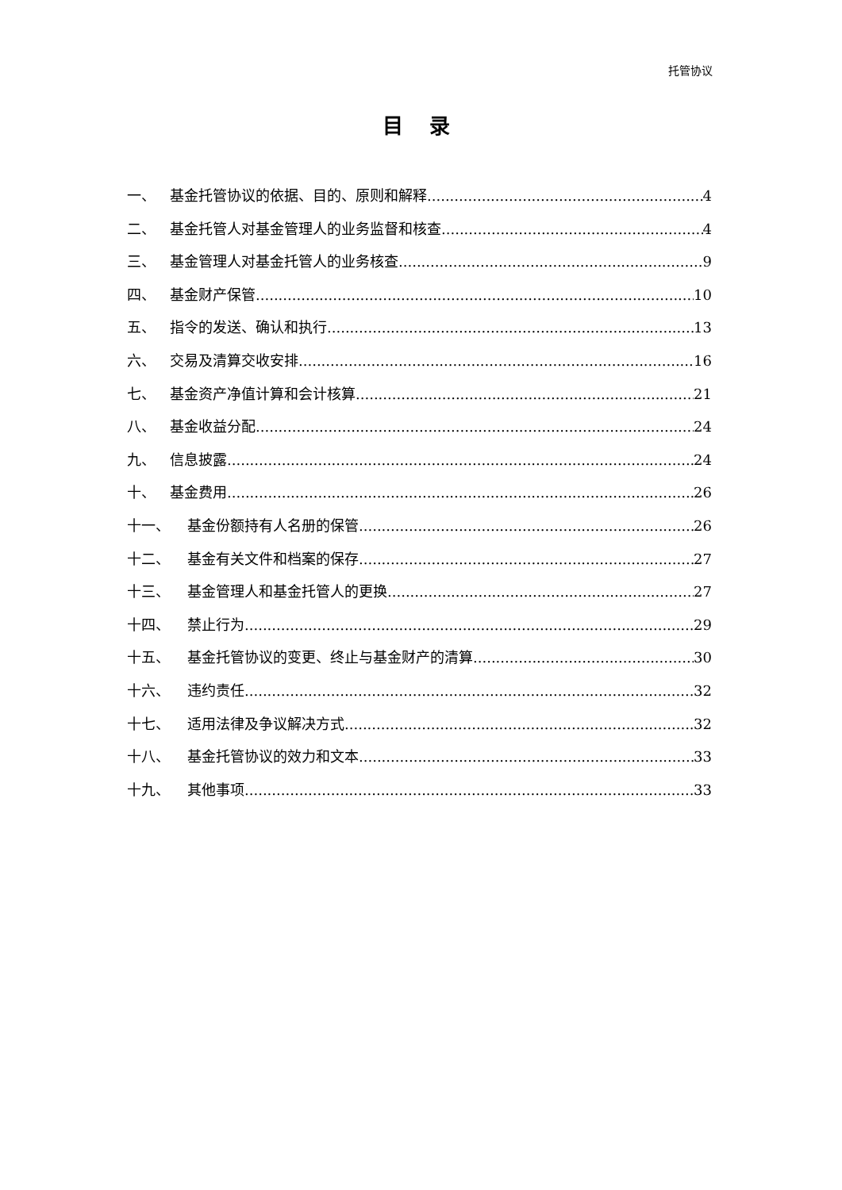托管协议
目 录
一、 基金托管协议的依据、目的、原则和解释 4
二、 基金托管人对基金管理人的业务监督和核查 4
三、 基金管理人对基金托管人的业务核查 9
四、 基金财产保管 10
五、 指令的发送、确认和执行 13
六、 交易及清算交收安排 16
七、 基金资产净值计算和会计核算 21
八、 基金收益分配 24
九、 信息披露 24
十、 基金费用 26
十一、 基金份额持有人名册的保管 26
十二、 基金有关文件和档案的保存 27
十三、 基金管理人和基金托管人的更换 27
十四、 禁止行为 29
十五、 基金托管协议的变更、终止与基金财产的清算 30
十六、 违约责任 32
十七、 适用法律及争议解决方式 32
十八、 基金托管协议的效力和文本 33
十九、 其他事项 33